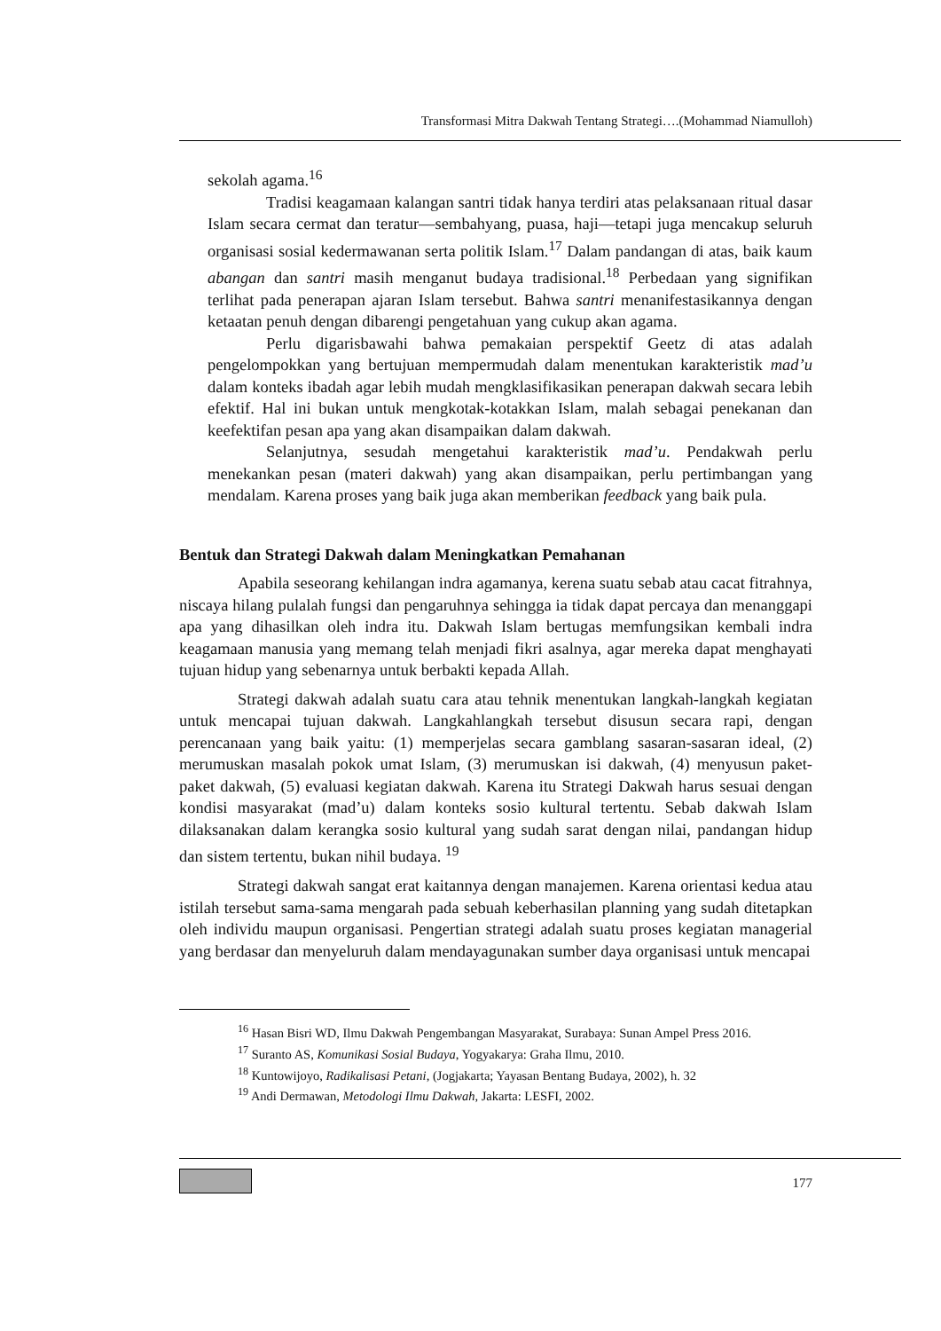Transformasi Mitra Dakwah Tentang Strategi….(Mohammad Niamulloh)
sekolah agama.<sup>16</sup>
Tradisi keagamaan kalangan santri tidak hanya terdiri atas pelaksanaan ritual dasar Islam secara cermat dan teratur—sembahyang, puasa, haji—tetapi juga mencakup seluruh organisasi sosial kedermawanan serta politik Islam.<sup>17</sup> Dalam pandangan di atas, baik kaum abangan dan santri masih menganut budaya tradisional.<sup>18</sup> Perbedaan yang signifikan terlihat pada penerapan ajaran Islam tersebut. Bahwa santri menanifestasikannya dengan ketaatan penuh dengan dibarengi pengetahuan yang cukup akan agama.
Perlu digarisbawahi bahwa pemakaian perspektif Geetz di atas adalah pengelompokkan yang bertujuan mempermudah dalam menentukan karakteristik mad’u dalam konteks ibadah agar lebih mudah mengklasifikasikan penerapan dakwah secara lebih efektif. Hal ini bukan untuk mengkotak-kotakkan Islam, malah sebagai penekanan dan keefektifan pesan apa yang akan disampaikan dalam dakwah.
Selanjutnya, sesudah mengetahui karakteristik mad’u. Pendakwah perlu menekankan pesan (materi dakwah) yang akan disampaikan, perlu pertimbangan yang mendalam. Karena proses yang baik juga akan memberikan feedback yang baik pula.
Bentuk dan Strategi Dakwah dalam Meningkatkan Pemahanan
Apabila seseorang kehilangan indra agamanya, kerena suatu sebab atau cacat fitrahnya, niscaya hilang pulalah fungsi dan pengaruhnya sehingga ia tidak dapat percaya dan menanggapi apa yang dihasilkan oleh indra itu. Dakwah Islam bertugas memfungsikan kembali indra keagamaan manusia yang memang telah menjadi fikri asalnya, agar mereka dapat menghayati tujuan hidup yang sebenarnya untuk berbakti kepada Allah.
Strategi dakwah adalah suatu cara atau tehnik menentukan langkah-langkah kegiatan untuk mencapai tujuan dakwah. Langkahlangkah tersebut disusun secara rapi, dengan perencanaan yang baik yaitu: (1) memperjelas secara gamblang sasaran-sasaran ideal, (2) merumuskan masalah pokok umat Islam, (3) merumuskan isi dakwah, (4) menyusun paket-paket dakwah, (5) evaluasi kegiatan dakwah. Karena itu Strategi Dakwah harus sesuai dengan kondisi masyarakat (mad’u) dalam konteks sosio kultural tertentu. Sebab dakwah Islam dilaksanakan dalam kerangka sosio kultural yang sudah sarat dengan nilai, pandangan hidup dan sistem tertentu, bukan nihil budaya. <sup>19</sup>
Strategi dakwah sangat erat kaitannya dengan manajemen. Karena orientasi kedua atau istilah tersebut sama-sama mengarah pada sebuah keberhasilan planning yang sudah ditetapkan oleh individu maupun organisasi. Pengertian strategi adalah suatu proses kegiatan managerial yang berdasar dan menyeluruh dalam mendayagunakan sumber daya organisasi untuk mencapai
<sup>16</sup> Hasan Bisri WD, Ilmu Dakwah Pengembangan Masyarakat, Surabaya: Sunan Ampel Press 2016.
<sup>17</sup> Suranto AS, Komunikasi Sosial Budaya, Yogyakarya: Graha Ilmu, 2010.
<sup>18</sup> Kuntowijoyo, Radikalisasi Petani, (Jogjakarta; Yayasan Bentang Budaya, 2002), h. 32
<sup>19</sup> Andi Dermawan, Metodologi Ilmu Dakwah, Jakarta: LESFI, 2002.
177